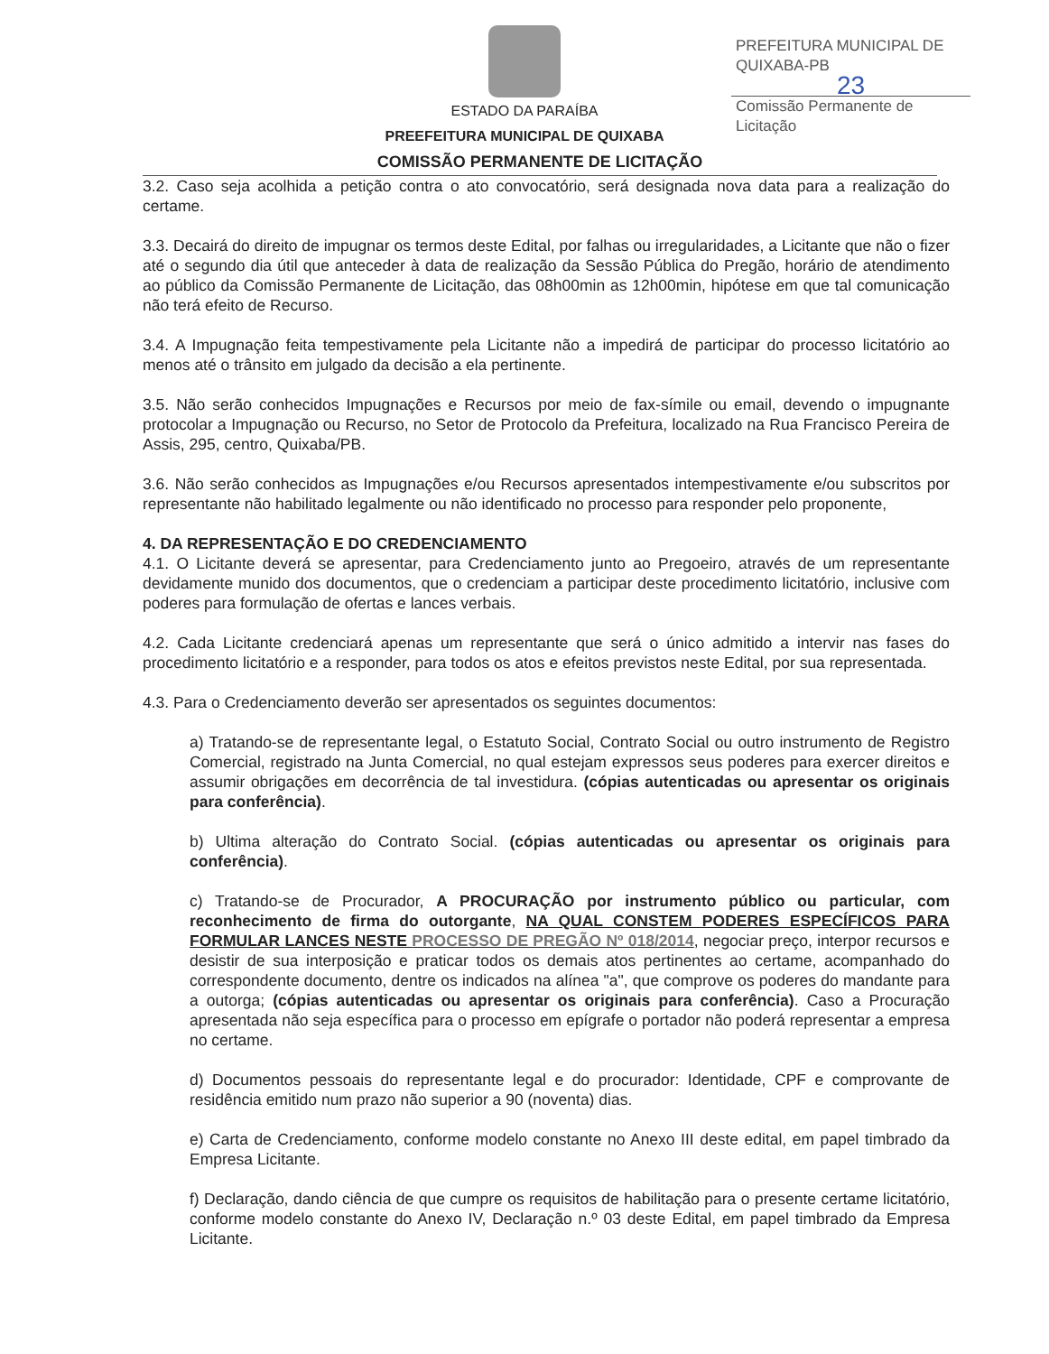PREFEITURA MUNICIPAL DE QUIXABA-PB
23
Comissão Permanente de Licitação
ESTADO DA PARAÍBA
PREEFEITURA MUNICIPAL DE QUIXABA
COMISSÃO PERMANENTE DE LICITAÇÃO
3.2. Caso seja acolhida a petição contra o ato convocatório, será designada nova data para a realização do certame.
3.3. Decairá do direito de impugnar os termos deste Edital, por falhas ou irregularidades, a Licitante que não o fizer até o segundo dia útil que anteceder à data de realização da Sessão Pública do Pregão, horário de atendimento ao público da Comissão Permanente de Licitação, das 08h00min as 12h00min, hipótese em que tal comunicação não terá efeito de Recurso.
3.4. A Impugnação feita tempestivamente pela Licitante não a impedirá de participar do processo licitatório ao menos até o trânsito em julgado da decisão a ela pertinente.
3.5. Não serão conhecidos Impugnações e Recursos por meio de fax-símile ou email, devendo o impugnante protocolar a Impugnação ou Recurso, no Setor de Protocolo da Prefeitura, localizado na Rua Francisco Pereira de Assis, 295, centro, Quixaba/PB.
3.6. Não serão conhecidos as Impugnações e/ou Recursos apresentados intempestivamente e/ou subscritos por representante não habilitado legalmente ou não identificado no processo para responder pelo proponente,
4. DA REPRESENTAÇÃO E DO CREDENCIAMENTO
4.1. O Licitante deverá se apresentar, para Credenciamento junto ao Pregoeiro, através de um representante devidamente munido dos documentos, que o credenciam a participar deste procedimento licitatório, inclusive com poderes para formulação de ofertas e lances verbais.
4.2. Cada Licitante credenciará apenas um representante que será o único admitido a intervir nas fases do procedimento licitatório e a responder, para todos os atos e efeitos previstos neste Edital, por sua representada.
4.3. Para o Credenciamento deverão ser apresentados os seguintes documentos:
a) Tratando-se de representante legal, o Estatuto Social, Contrato Social ou outro instrumento de Registro Comercial, registrado na Junta Comercial, no qual estejam expressos seus poderes para exercer direitos e assumir obrigações em decorrência de tal investidura. (cópias autenticadas ou apresentar os originais para conferência).
b) Ultima alteração do Contrato Social. (cópias autenticadas ou apresentar os originais para conferência).
c) Tratando-se de Procurador, A PROCURAÇÃO por instrumento público ou particular, com reconhecimento de firma do outorgante, NA QUAL CONSTEM PODERES ESPECÍFICOS PARA FORMULAR LANCES NESTE PROCESSO DE PREGÃO Nº 018/2014, negociar preço, interpor recursos e desistir de sua interposição e praticar todos os demais atos pertinentes ao certame, acompanhado do correspondente documento, dentre os indicados na alínea "a", que comprove os poderes do mandante para a outorga; (cópias autenticadas ou apresentar os originais para conferência). Caso a Procuração apresentada não seja específica para o processo em epígrafe o portador não poderá representar a empresa no certame.
d) Documentos pessoais do representante legal e do procurador: Identidade, CPF e comprovante de residência emitido num prazo não superior a 90 (noventa) dias.
e) Carta de Credenciamento, conforme modelo constante no Anexo III deste edital, em papel timbrado da Empresa Licitante.
f) Declaração, dando ciência de que cumpre os requisitos de habilitação para o presente certame licitatório, conforme modelo constante do Anexo IV, Declaração n.º 03 deste Edital, em papel timbrado da Empresa Licitante.